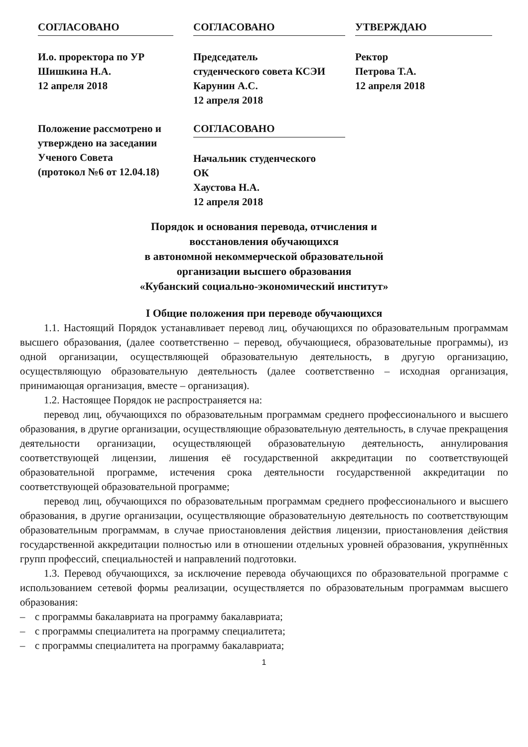СОГЛАСОВАНО
И.о. проректора по УР
Шишкина Н.А.
12 апреля 2018
СОГЛАСОВАНО
Председатель
студенческого совета КСЭИ
Карунин А.С.
12 апреля 2018
УТВЕРЖДАЮ
Ректор
Петрова Т.А.
12 апреля 2018
Положение рассмотрено и
утверждено на заседании
Ученого Совета
(протокол №6 от 12.04.18)
СОГЛАСОВАНО
Начальник студенческого
ОК
Хаустова Н.А.
12 апреля 2018
Порядок и основания перевода, отчисления и
восстановления обучающихся
в автономной некоммерческой образовательной
организации высшего образования
«Кубанский социально-экономический институт»
I Общие положения при переводе обучающихся
1.1. Настоящий Порядок устанавливает перевод лиц, обучающихся по образовательным программам высшего образования, (далее соответственно – перевод, обучающиеся, образовательные программы), из одной организации, осуществляющей образовательную деятельность, в другую организацию, осуществляющую образовательную деятельность (далее соответственно – исходная организация, принимающая организация, вместе – организация).
1.2. Настоящее Порядок не распространяется на:
перевод лиц, обучающихся по образовательным программам среднего профессионального и высшего образования, в другие организации, осуществляющие образовательную деятельность, в случае прекращения деятельности организации, осуществляющей образовательную деятельность, аннулирования соответствующей лицензии, лишения её государственной аккредитации по соответствующей образовательной программе, истечения срока деятельности государственной аккредитации по соответствующей образовательной программе;
перевод лиц, обучающихся по образовательным программам среднего профессионального и высшего образования, в другие организации, осуществляющие образовательную деятельность по соответствующим образовательным программам, в случае приостановления действия лицензии, приостановления действия государственной аккредитации полностью или в отношении отдельных уровней образования, укрупнённых групп профессий, специальностей и направлений подготовки.
1.3. Перевод обучающихся, за исключение перевода обучающихся по образовательной программе с использованием сетевой формы реализации, осуществляется по образовательным программам высшего образования:
– с программы бакалавриата на программу бакалавриата;
– с программы специалитета на программу специалитета;
– с программы специалитета на программу бакалавриата;
1